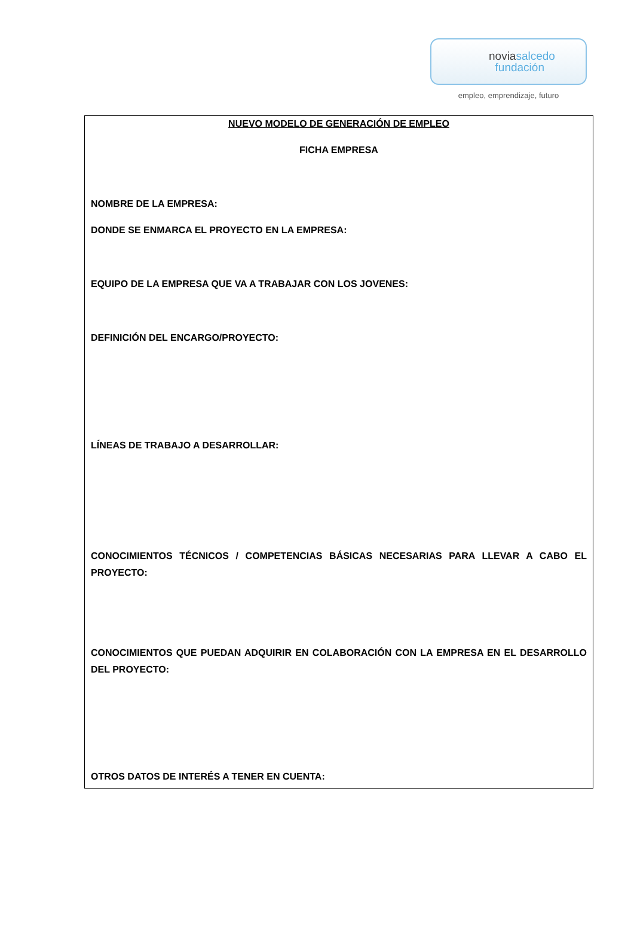noviasalcedo
fundación
empleo, emprendizaje, futuro
NUEVO MODELO DE GENERACIÓN DE EMPLEO
FICHA EMPRESA
NOMBRE DE LA EMPRESA:
DONDE SE ENMARCA EL PROYECTO EN LA EMPRESA:
EQUIPO DE LA EMPRESA QUE VA A TRABAJAR CON LOS JOVENES:
DEFINICIÓN DEL ENCARGO/PROYECTO:
LÍNEAS DE TRABAJO A DESARROLLAR:
CONOCIMIENTOS TÉCNICOS / COMPETENCIAS BÁSICAS NECESARIAS PARA LLEVAR A CABO EL PROYECTO:
CONOCIMIENTOS QUE PUEDAN ADQUIRIR EN COLABORACIÓN CON LA EMPRESA EN EL DESARROLLO DEL PROYECTO:
OTROS DATOS DE INTERÉS A TENER EN CUENTA: